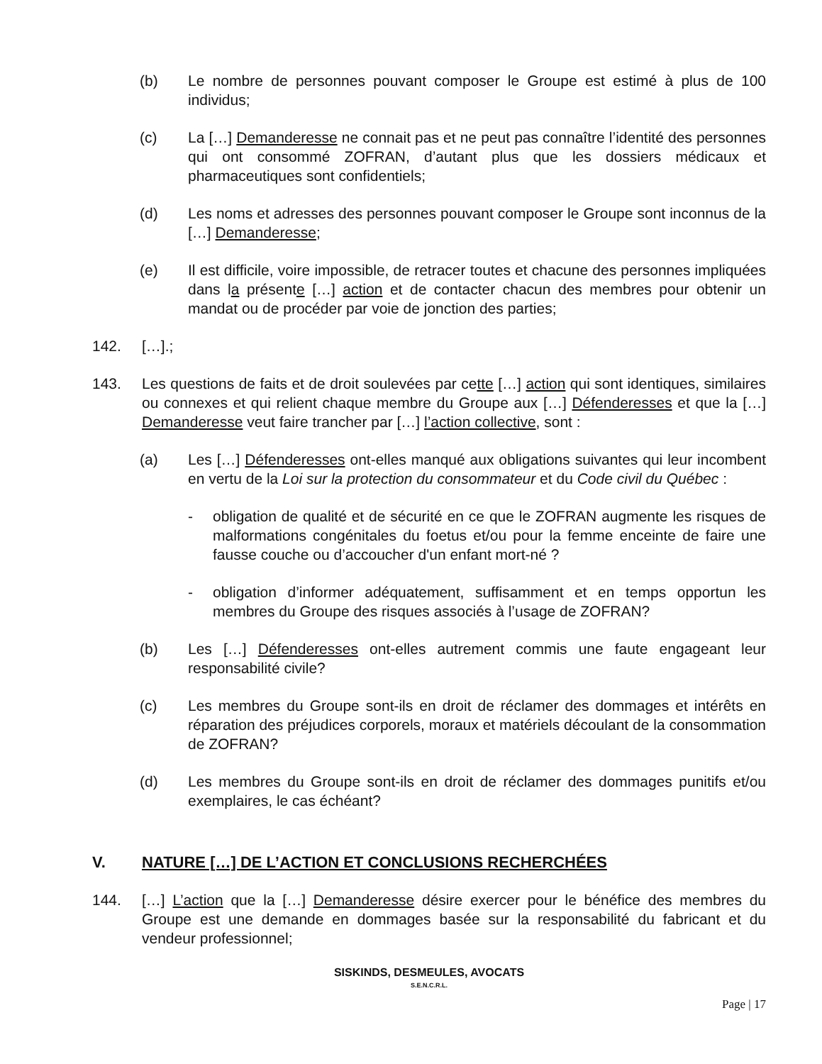(b) Le nombre de personnes pouvant composer le Groupe est estimé à plus de 100 individus;
(c) La […] Demanderesse ne connait pas et ne peut pas connaître l’identité des personnes qui ont consommé ZOFRAN, d’autant plus que les dossiers médicaux et pharmaceutiques sont confidentiels;
(d) Les noms et adresses des personnes pouvant composer le Groupe sont inconnus de la […] Demanderesse;
(e) Il est difficile, voire impossible, de retracer toutes et chacune des personnes impliquées dans la présente […] action et de contacter chacun des membres pour obtenir un mandat ou de procéder par voie de jonction des parties;
142. […].;
143. Les questions de faits et de droit soulevées par cette […] action qui sont identiques, similaires ou connexes et qui relient chaque membre du Groupe aux […] Défenderesses et que la […] Demanderesse veut faire trancher par […] l’action collective, sont :
(a) Les […] Défenderesses ont-elles manqué aux obligations suivantes qui leur incombent en vertu de la Loi sur la protection du consommateur et du Code civil du Québec :
- obligation de qualité et de sécurité en ce que le ZOFRAN augmente les risques de malformations congénitales du foetus et/ou pour la femme enceinte de faire une fausse couche ou d’accoucher d'un enfant mort-né ?
- obligation d’informer adéquatement, suffisamment et en temps opportun les membres du Groupe des risques associés à l’usage de ZOFRAN?
(b) Les […] Défenderesses ont-elles autrement commis une faute engageant leur responsabilité civile?
(c) Les membres du Groupe sont-ils en droit de réclamer des dommages et intérêts en réparation des préjudices corporels, moraux et matériels découlant de la consommation de ZOFRAN?
(d) Les membres du Groupe sont-ils en droit de réclamer des dommages punitifs et/ou exemplaires, le cas échéant?
V. NATURE […] DE L’ACTION ET CONCLUSIONS RECHERCHÉES
144. […] L’action que la […] Demanderesse désire exercer pour le bénéfice des membres du Groupe est une demande en dommages basée sur la responsabilité du fabricant et du vendeur professionnel;
SISKINDS, DESMEULES, AVOCATS
S.E.N.C.R.L.
Page | 17